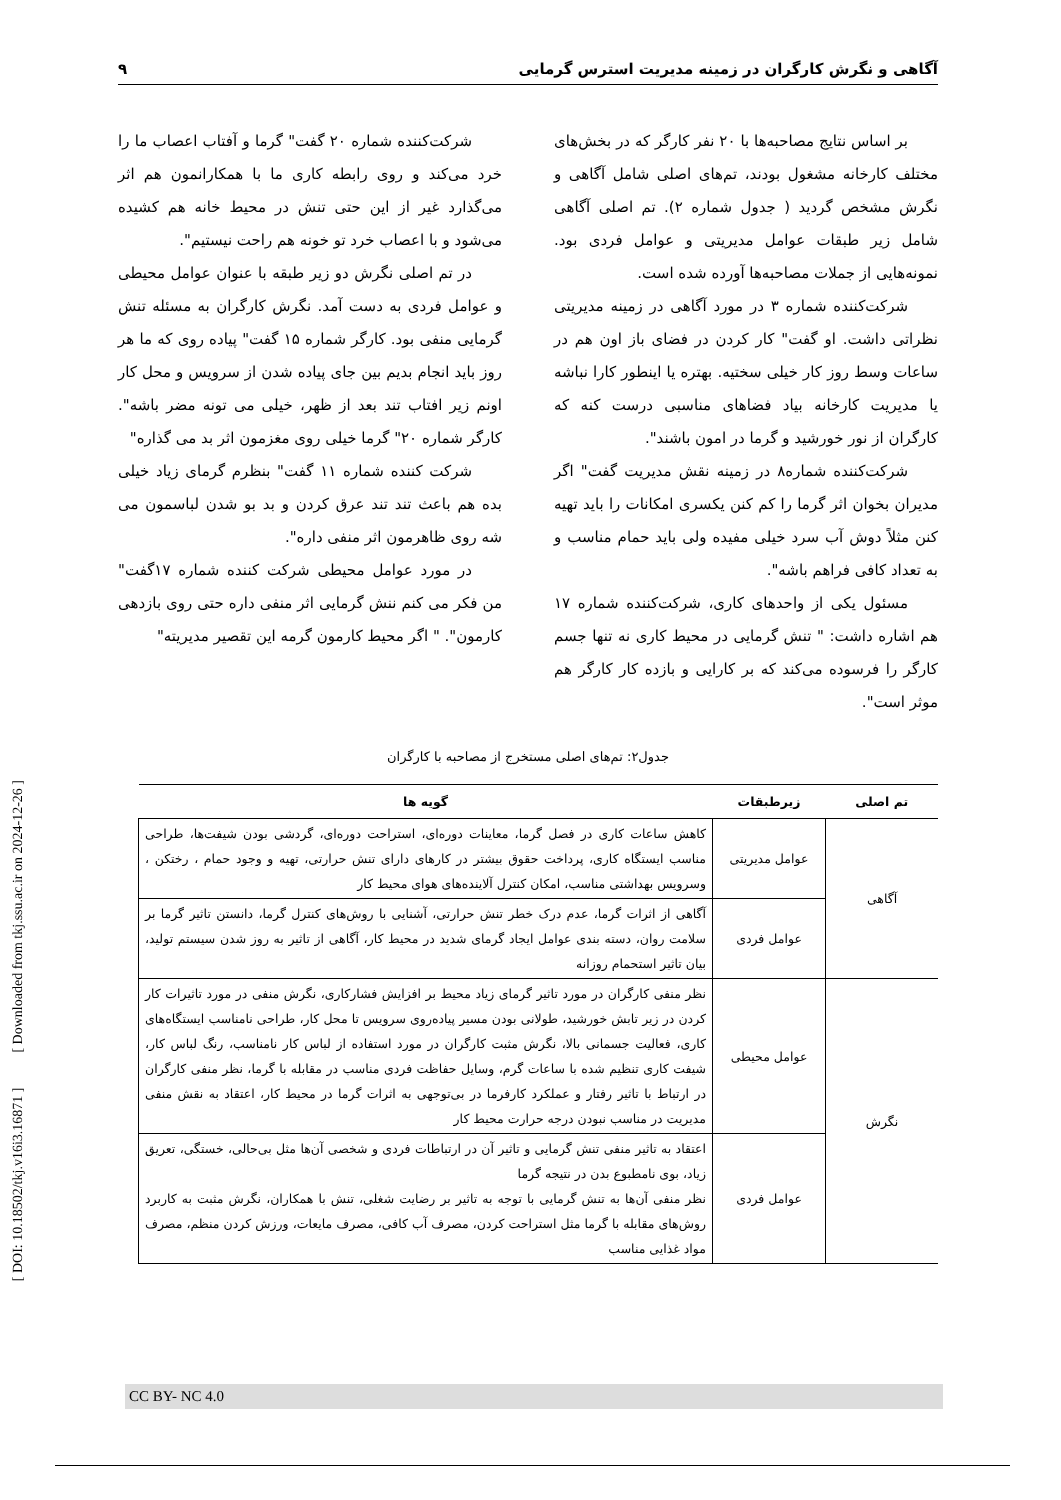آگاهی و نگرش کارگران در زمینه مدیریت استرس گرمایی ۹
بر اساس نتایج مصاحبه‌ها با ۲۰ نفر کارگر که در بخش‌های مختلف کارخانه مشغول بودند، تم‌های اصلی شامل آگاهی و نگرش مشخص گردید ( جدول شماره ۲). تم اصلی آگاهی شامل زیر طبقات عوامل مدیریتی و عوامل فردی بود. نمونه‌هایی از جملات مصاحبه‌ها آورده شده است.
شرکت‌کننده شماره ۳ در مورد آگاهی در زمینه مدیریتی نظراتی داشت. او گفت" کار کردن در فضای باز اون هم در ساعات وسط روز کار خیلی سختیه. بهتره یا اینطور کارا نباشه یا مدیریت کارخانه بیاد فضاهای مناسبی درست کنه که کارگران از نور خورشید و گرما در امون باشند".
شرکت‌کننده شماره۸ در زمینه نقش مدیریت گفت" اگر مدیران بخوان اثر گرما را کم کنن یکسری امکانات را باید تهیه کنن مثلاً دوش آب سرد خیلی مفیده ولی باید حمام مناسب و به تعداد کافی فراهم باشه".
مسئول یکی از واحدهای کاری، شرکت‌کننده شماره ۱۷ هم اشاره داشت: " تنش گرمایی در محیط کاری نه تنها جسم کارگر را فرسوده می‌کند که بر کارایی و بازده کار کارگر هم موثر است".
شرکت‌کننده شماره ۲۰ گفت" گرما و آفتاب اعصاب ما را خرد می‌کند و روی رابطه کاری ما با همکارانمون هم اثر می‌گذارد غیر از این حتی تنش در محیط خانه هم کشیده می‌شود و با اعصاب خرد تو خونه هم راحت نیستیم".
در تم اصلی نگرش دو زیر طبقه با عنوان عوامل محیطی و عوامل فردی به دست آمد. نگرش کارگران به مسئله تنش گرمایی منفی بود. کارگر شماره ۱۵ گفت" پیاده روی که ما هر روز باید انجام بدیم بین جای پیاده شدن از سرویس و محل کار اونم زیر افتاب تند بعد از ظهر، خیلی می تونه مضر باشه". کارگر شماره ۲۰" گرما خیلی روی مغزمون اثر بد می گذاره"
شرکت کننده شماره ۱۱ گفت" بنظرم گرمای زیاد خیلی بده هم باعث تند تند عرق کردن و بد بو شدن لباسمون می شه روی ظاهرمون اثر منفی داره".
در مورد عوامل محیطی شرکت کننده شماره ۱۷گفت" من فکر می کنم ننش گرمایی اثر منفی داره حتی روی بازدهی کارمون". " اگر محیط کارمون گرمه این تقصیر مدیریته"
جدول۲: تم‌های اصلی مستخرج از مصاحبه با کارگران
| تم اصلی | زیرطبقات | گویه ها |
| --- | --- | --- |
| آگاهی | عوامل مدیریتی | کاهش ساعات کاری در فصل گرما، معاینات دوره‌ای، استراحت دوره‌ای، گردشی بودن شیفت‌ها، طراحی مناسب ایستگاه کاری، پرداخت حقوق بیشتر در کارهای دارای تنش حرارتی، تهیه و وجود حمام ، رختکن ، وسرویس بهداشتی مناسب، امکان کنترل آلاینده‌های هوای محیط کار |
| | عوامل فردی | آگاهی از اثرات گرما، عدم درک خطر تنش حرارتی، آشنایی با روش‌های کنترل گرما، دانستن تاثیر گرما بر سلامت روان، دسته بندی عوامل ایجاد گرمای شدید در محیط کار، آگاهی از تاثیر به روز شدن سیستم تولید، بیان تاثیر استحمام روزانه |
| نگرش | عوامل محیطی | نظر منفی کارگران در مورد تاثیر گرمای زیاد محیط بر افزایش فشارکاری، نگرش منفی در مورد تاثیرات کار کردن در زیر تابش خورشید، طولانی بودن مسیر پیاده‌روی سرویس تا محل کار، طراحی نامناسب ایستگاه‌های کاری، فعالیت جسمانی بالا، نگرش مثبت کارگران در مورد استفاده از لباس کار نامناسب، رنگ لباس کار، شیفت کاری تنظیم شده با ساعات گرم، وسایل حفاظت فردی مناسب در مقابله با گرما، نظر منفی کارگران در ارتباط با تاثیر رفتار و عملکرد کارفرما در بی‌توجهی به اثرات گرما در محیط کار، اعتقاد به نقش منفی مدیریت در مناسب نبودن درجه حرارت محیط کار |
| | عوامل فردی | اعتقاد به تاثیر منفی تنش گرمایی و تاثیر آن در ارتباطات فردی و شخصی آن‌ها مثل بی‌حالی، خستگی، تعریق زیاد، بوی نامطبوع بدن در نتیجه گرما نظر منفی آن‌ها به تنش گرمایی با توجه به تاثیر بر رضایت شغلی، تنش با همکاران، نگرش مثبت به کاربرد روش‌های مقابله با گرما مثل استراحت کردن، مصرف آب کافی، مصرف مایعات، ورزش کردن منظم، مصرف مواد غذایی مناسب |
[ DOI: 10.18502/tkj.v16i3.16871 ] [ Downloaded from tkj.ssu.ac.ir on 2024-12-26 ]
CC BY- NC 4.0